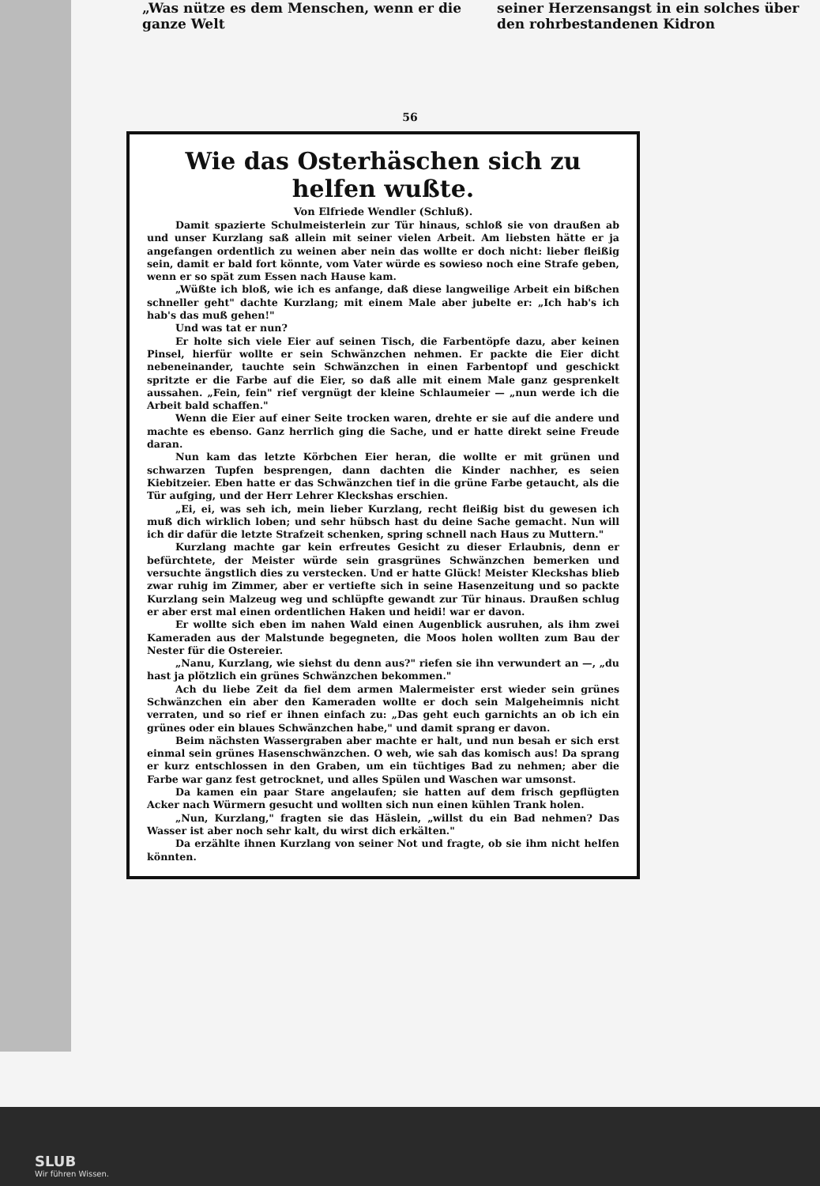„Was nütze es dem Menschen, wenn er die ganze Welt
seiner Herzensangst in ein solches über den rohrbestandenen Kidron
56
Wie das Osterhäschen sich zu helfen wußte.
Von Elfriede Wendler (Schluß).
Damit spazierte Schulmeisterlein zur Tür hinaus, schloß sie von draußen ab und unser Kurzlang saß allein mit seiner vielen Arbeit. Am liebsten hätte er ja angefangen ordentlich zu weinen aber nein das wollte er doch nicht: lieber fleißig sein, damit er bald fort könnte, vom Vater würde es sowieso noch eine Strafe geben, wenn er so spät zum Essen nach Hause kam.
„Wüßte ich bloß, wie ich es anfange, daß diese langweilige Arbeit ein bißchen schneller geht" dachte Kurzlang; mit einem Male aber jubelte er: „Ich hab's ich hab's das muß gehen!"
Und was tat er nun?
Er holte sich viele Eier auf seinen Tisch, die Farbentöpfe dazu, aber keinen Pinsel, hierfür wollte er sein Schwänzchen nehmen. Er packte die Eier dicht nebeneinander, tauchte sein Schwänzchen in einen Farbentopf und geschickt spritzte er die Farbe auf die Eier, so daß alle mit einem Male ganz gesprenkelt aussahen. „Fein, fein" rief vergnügt der kleine Schlaumeier — „nun werde ich die Arbeit bald schaffen."
Wenn die Eier auf einer Seite trocken waren, drehte er sie auf die andere und machte es ebenso. Ganz herrlich ging die Sache, und er hatte direkt seine Freude daran.
Nun kam das letzte Körbchen Eier heran, die wollte er mit grünen und schwarzen Tupfen besprengen, dann dachten die Kinder nachher, es seien Kiebitzeier. Eben hatte er das Schwänzchen tief in die grüne Farbe getaucht, als die Tür aufging, und der Herr Lehrer Kleckshas erschien.
„Ei, ei, was seh ich, mein lieber Kurzlang, recht fleißig bist du gewesen ich muß dich wirklich loben; und sehr hübsch hast du deine Sache gemacht. Nun will ich dir dafür die letzte Strafzeit schenken, spring schnell nach Haus zu Muttern."
Kurzlang machte gar kein erfreutes Gesicht zu dieser Erlaubnis, denn er befürchtete, der Meister würde sein grasgrünes Schwänzchen bemerken und versuchte ängstlich dies zu verstecken. Und er hatte Glück! Meister Kleckshas blieb zwar ruhig im Zimmer, aber er vertiefte sich in seine Hasenzeitung und so packte Kurzlang sein Malzeug weg und schlüpfte gewandt zur Tür hinaus. Draußen schlug er aber erst mal einen ordentlichen Haken und heidi! war er davon.
Er wollte sich eben im nahen Wald einen Augenblick ausruhen, als ihm zwei Kameraden aus der Malstunde begegneten, die Moos holen wollten zum Bau der Nester für die Ostereier.
„Nanu, Kurzlang, wie siehst du denn aus?" riefen sie ihn verwundert an —, „du hast ja plötzlich ein grünes Schwänzchen bekommen."
Ach du liebe Zeit da fiel dem armen Malermeister erst wieder sein grünes Schwänzchen ein aber den Kameraden wollte er doch sein Malgeheimnis nicht verraten, und so rief er ihnen einfach zu: „Das geht euch garnichts an ob ich ein grünes oder ein blaues Schwänzchen habe," und damit sprang er davon.
Beim nächsten Wassergraben aber machte er halt, und nun besah er sich erst einmal sein grünes Hasenschwänzchen. O weh, wie sah das komisch aus! Da sprang er kurz entschlossen in den Graben, um ein tüchtiges Bad zu nehmen; aber die Farbe war ganz fest getrocknet, und alles Spülen und Waschen war umsonst.
Da kamen ein paar Stare angelaufen; sie hatten auf dem frisch gepflügten Acker nach Würmern gesucht und wollten sich nun einen kühlen Trank holen.
„Nun, Kurzlang," fragten sie das Häslein, „willst du ein Bad nehmen? Das Wasser ist aber noch sehr kalt, du wirst dich erkälten."
Da erzählte ihnen Kurzlang von seiner Not und fragte, ob sie ihm nicht helfen könnten.
SLUB
Wir führen Wissen.